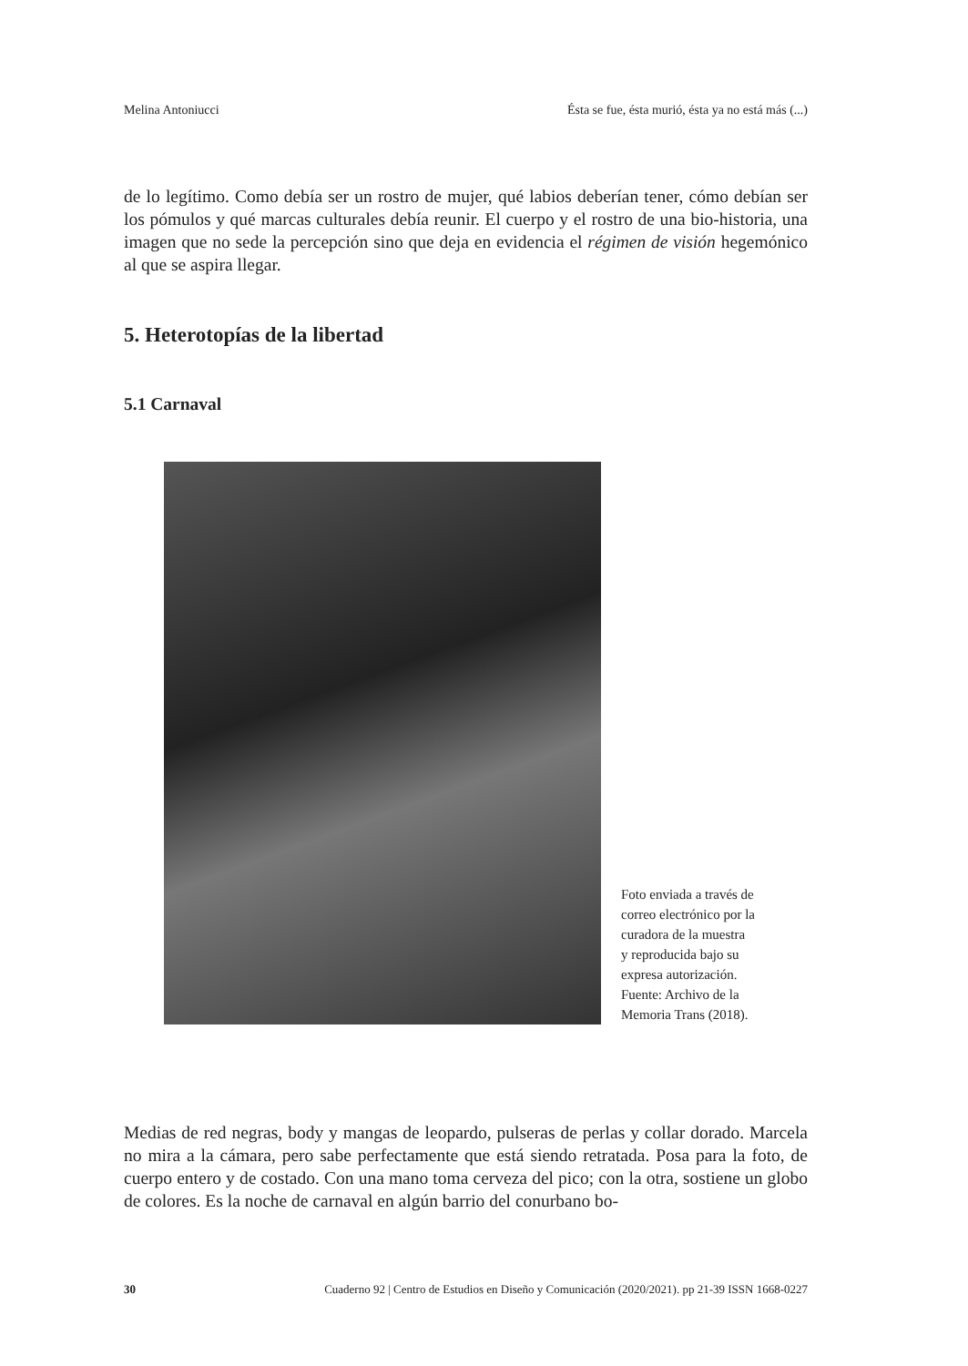Melina Antoniucci Ésta se fue, ésta murió, ésta ya no está más (...)
de lo legítimo. Como debía ser un rostro de mujer, qué labios deberían tener, cómo debían ser los pómulos y qué marcas culturales debía reunir. El cuerpo y el rostro de una bio-historia, una imagen que no sede la percepción sino que deja en evidencia el régimen de visión hegemónico al que se aspira llegar.
5. Heterotopías de la libertad
5.1 Carnaval
Foto enviada a través de
correo electrónico por la
curadora de la muestra
y reproducida bajo su
expresa autorización.
Fuente: Archivo de la
Memoria Trans (2018).
Medias de red negras, body y mangas de leopardo, pulseras de perlas y collar dorado. Marcela no mira a la cámara, pero sabe perfectamente que está siendo retratada. Posa para la foto, de cuerpo entero y de costado. Con una mano toma cerveza del pico; con la otra, sostiene un globo de colores. Es la noche de carnaval en algún barrio del conurbano bo-
30 Cuaderno 92 | Centro de Estudios en Diseño y Comunicación (2020/2021). pp 21-39 ISSN 1668-0227